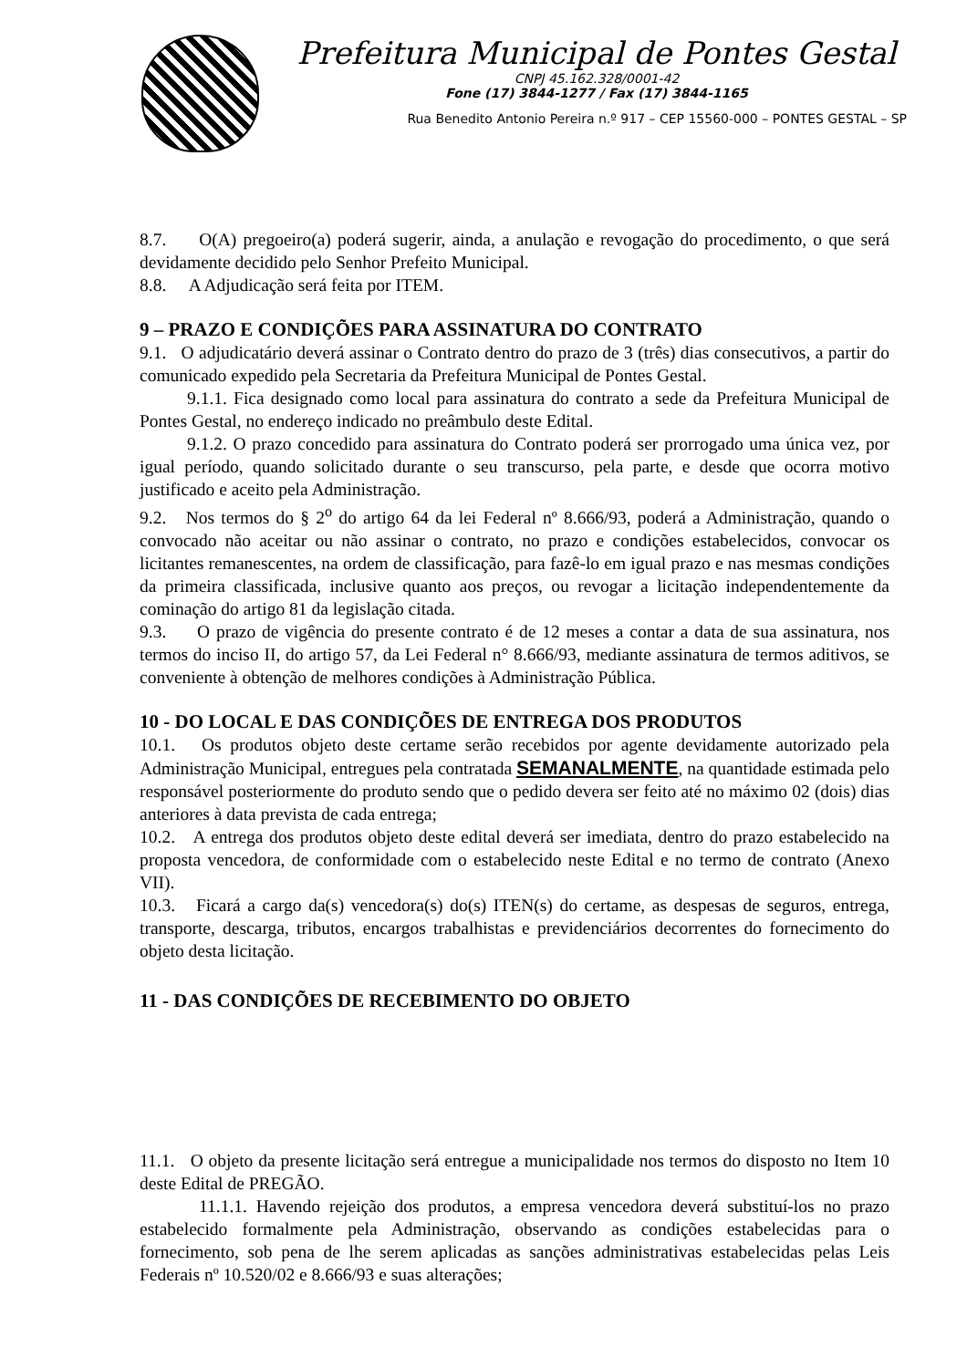Prefeitura Municipal de Pontes Gestal
CNPJ 45.162.328/0001-42
Fone (17) 3844-1277 / Fax (17) 3844-1165
Rua Benedito Antonio Pereira n.º 917 – CEP 15560-000 – PONTES GESTAL – SP
8.7. O(A) pregoeiro(a) poderá sugerir, ainda, a anulação e revogação do procedimento, o que será devidamente decidido pelo Senhor Prefeito Municipal.
8.8. A Adjudicação será feita por ITEM.
9 – PRAZO E CONDIÇÕES PARA ASSINATURA DO CONTRATO
9.1. O adjudicatário deverá assinar o Contrato dentro do prazo de 3 (três) dias consecutivos, a partir do comunicado expedido pela Secretaria da Prefeitura Municipal de Pontes Gestal.
9.1.1. Fica designado como local para assinatura do contrato a sede da Prefeitura Municipal de Pontes Gestal, no endereço indicado no preâmbulo deste Edital.
9.1.2. O prazo concedido para assinatura do Contrato poderá ser prorrogado uma única vez, por igual período, quando solicitado durante o seu transcurso, pela parte, e desde que ocorra motivo justificado e aceito pela Administração.
9.2. Nos termos do § 2<sup>o</sup> do artigo 64 da lei Federal nº 8.666/93, poderá a Administração, quando o convocado não aceitar ou não assinar o contrato, no prazo e condições estabelecidos, convocar os licitantes remanescentes, na ordem de classificação, para fazê-lo em igual prazo e nas mesmas condições da primeira classificada, inclusive quanto aos preços, ou revogar a licitação independentemente da cominação do artigo 81 da legislação citada.
9.3. O prazo de vigência do presente contrato é de 12 meses a contar a data de sua assinatura, nos termos do inciso II, do artigo 57, da Lei Federal n° 8.666/93, mediante assinatura de termos aditivos, se conveniente à obtenção de melhores condições à Administração Pública.
10 - DO LOCAL E DAS CONDIÇÕES DE ENTREGA DOS PRODUTOS
10.1. Os produtos objeto deste certame serão recebidos por agente devidamente autorizado pela Administração Municipal, entregues pela contratada SEMANALMENTE, na quantidade estimada pelo responsável posteriormente do produto sendo que o pedido devera ser feito até no máximo 02 (dois) dias anteriores à data prevista de cada entrega;
10.2. A entrega dos produtos objeto deste edital deverá ser imediata, dentro do prazo estabelecido na proposta vencedora, de conformidade com o estabelecido neste Edital e no termo de contrato (Anexo VII).
10.3. Ficará a cargo da(s) vencedora(s) do(s) ITEN(s) do certame, as despesas de seguros, entrega, transporte, descarga, tributos, encargos trabalhistas e previdenciários decorrentes do fornecimento do objeto desta licitação.
11 - DAS CONDIÇÕES DE RECEBIMENTO DO OBJETO
11.1. O objeto da presente licitação será entregue a municipalidade nos termos do disposto no Item 10 deste Edital de PREGÃO.
11.1.1. Havendo rejeição dos produtos, a empresa vencedora deverá substituí-los no prazo estabelecido formalmente pela Administração, observando as condições estabelecidas para o fornecimento, sob pena de lhe serem aplicadas as sanções administrativas estabelecidas pelas Leis Federais nº 10.520/02 e 8.666/93 e suas alterações;